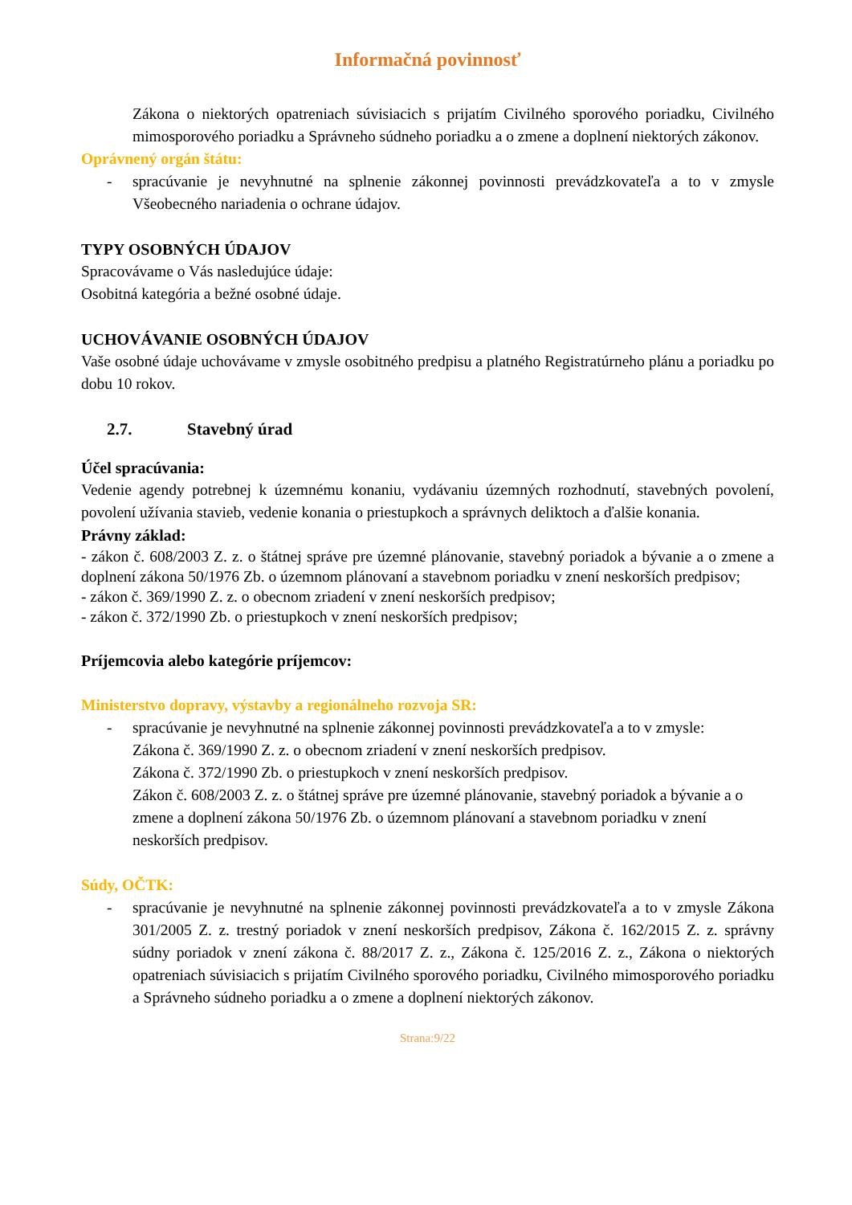Informačná povinnosť
Zákona o niektorých opatreniach súvisiacich s prijatím Civilného sporového poriadku, Civilného mimosporového poriadku a Správneho súdneho poriadku a o zmene a doplnení niektorých zákonov.
Oprávnený orgán štátu:
- spracúvanie je nevyhnutné na splnenie zákonnej povinnosti prevádzkovateľa a to v zmysle Všeobecného nariadenia o ochrane údajov.
TYPY OSOBNÝCH ÚDAJOV
Spracovávame o Vás nasledujúce údaje:
Osobitná kategória a bežné osobné údaje.
UCHOVÁVANIE OSOBNÝCH ÚDAJOV
Vaše osobné údaje uchovávame v zmysle osobitného predpisu a platného Registratúrneho plánu a poriadku po dobu 10 rokov.
2.7. Stavebný úrad
Účel spracúvania:
Vedenie agendy potrebnej k územnému konaniu, vydávaniu územných rozhodnutí, stavebných povolení, povolení užívania stavieb, vedenie konania o priestupkoch a správnych deliktoch a ďalšie konania.
Právny základ:
- zákon č. 608/2003 Z. z. o štátnej správe pre územné plánovanie, stavebný poriadok a bývanie a o zmene a doplnení zákona 50/1976 Zb. o územnom plánovaní a stavebnom poriadku v znení neskorších predpisov;
- zákon č. 369/1990 Z. z. o obecnom zriadení v znení neskorších predpisov;
- zákon č. 372/1990 Zb. o priestupkoch v znení neskorších predpisov;
Príjemcovia alebo kategórie príjemcov:
Ministerstvo dopravy, výstavby a regionálneho rozvoja SR:
- spracúvanie je nevyhnutné na splnenie zákonnej povinnosti prevádzkovateľa a to v zmysle:
Zákona č. 369/1990 Z. z. o obecnom zriadení v znení neskorších predpisov.
Zákona č. 372/1990 Zb. o priestupkoch v znení neskorších predpisov.
Zákon č. 608/2003 Z. z. o štátnej správe pre územné plánovanie, stavebný poriadok a bývanie a o zmene a doplnení zákona 50/1976 Zb. o územnom plánovaní a stavebnom poriadku v znení neskorších predpisov.
Súdy, OČTK:
- spracúvanie je nevyhnutné na splnenie zákonnej povinnosti prevádzkovateľa a to v zmysle Zákona 301/2005 Z. z. trestný poriadok v znení neskorších predpisov, Zákona č. 162/2015 Z. z. správny súdny poriadok v znení zákona č. 88/2017 Z. z., Zákona č. 125/2016 Z. z., Zákona o niektorých opatreniach súvisiacich s prijatím Civilného sporového poriadku, Civilného mimosporového poriadku a Správneho súdneho poriadku a o zmene a doplnení niektorých zákonov.
Strana:9/22